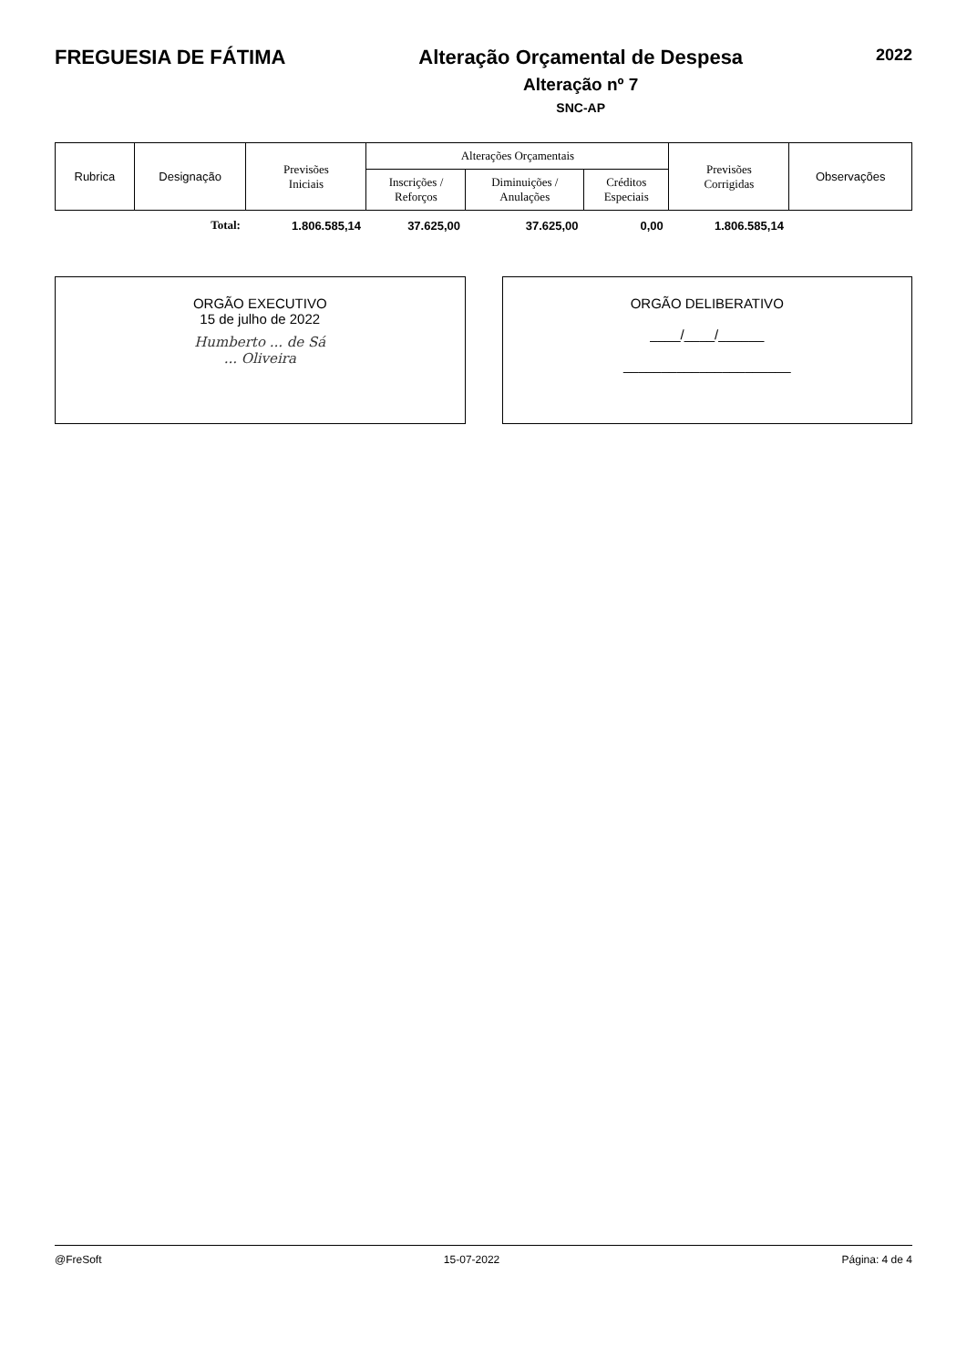FREGUESIA DE FÁTIMA Alteração Orçamental de Despesa
Alteração nº 7
SNC-AP
2022
| Rubrica | Designação | Previsões Iniciais | Alterações Orçamentais | | | Previsões Corrigidas | Observações |
| --- | --- | --- | --- | --- | --- | --- | --- |
| | | | Inscrições / Reforços | Diminuições / Anulações | Créditos Especiais | | |
| | Total: | 1.806.585,14 | 37.625,00 | 37.625,00 | 0,00 | 1.806.585,14 | |
ORGÃO EXECUTIVO
15 de julho de 2022
Humberto ... de Sá
... Oliveira
ORGÃO DELIBERATIVO
____/____/______
______________________
@FreSoft 15-07-2022 Página: 4 de 4